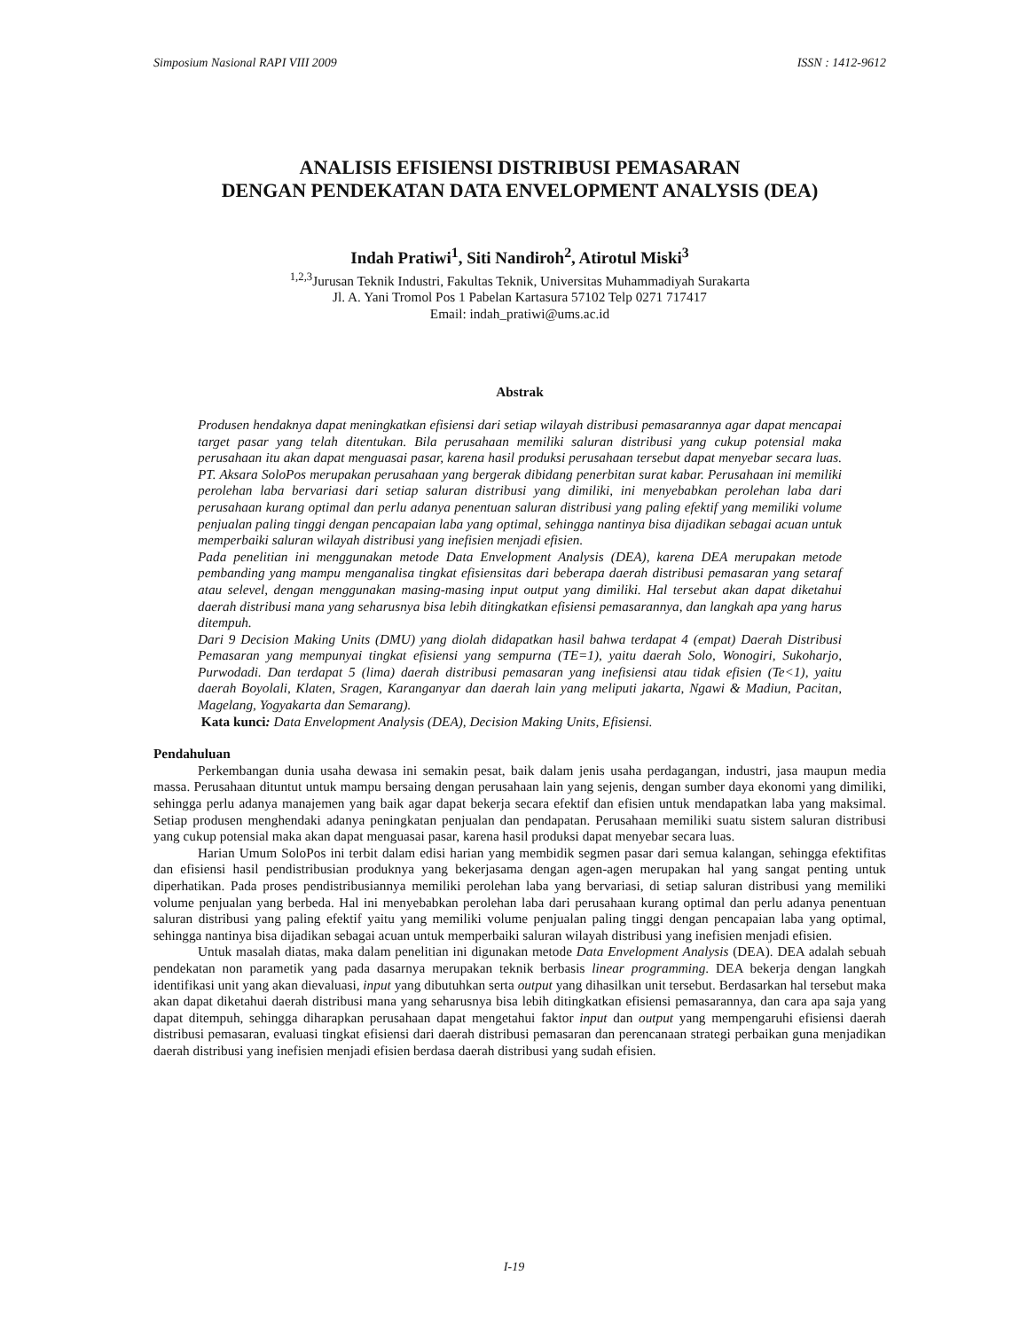Simposium Nasional RAPI VIII 2009 ISSN : 1412-9612
ANALISIS EFISIENSI DISTRIBUSI PEMASARAN
DENGAN PENDEKATAN DATA ENVELOPMENT ANALYSIS (DEA)
Indah Pratiwi<sup>1</sup>, Siti Nandiroh<sup>2</sup>, Atirotul Miski<sup>3</sup>
<sup>1,2,3</sup>Jurusan Teknik Industri, Fakultas Teknik, Universitas Muhammadiyah Surakarta
Jl. A. Yani Tromol Pos 1 Pabelan Kartasura 57102 Telp 0271 717417
Email: indah_pratiwi@ums.ac.id
Abstrak
Produsen hendaknya dapat meningkatkan efisiensi dari setiap wilayah distribusi pemasarannya agar dapat mencapai target pasar yang telah ditentukan. Bila perusahaan memiliki saluran distribusi yang cukup potensial maka perusahaan itu akan dapat menguasai pasar, karena hasil produksi perusahaan tersebut dapat menyebar secara luas. PT. Aksara SoloPos merupakan perusahaan yang bergerak dibidang penerbitan surat kabar. Perusahaan ini memiliki perolehan laba bervariasi dari setiap saluran distribusi yang dimiliki, ini menyebabkan perolehan laba dari perusahaan kurang optimal dan perlu adanya penentuan saluran distribusi yang paling efektif yang memiliki volume penjualan paling tinggi dengan pencapaian laba yang optimal, sehingga nantinya bisa dijadikan sebagai acuan untuk memperbaiki saluran wilayah distribusi yang inefisien menjadi efisien.
Pada penelitian ini menggunakan metode Data Envelopment Analysis (DEA), karena DEA merupakan metode pembanding yang mampu menganalisa tingkat efisiensitas dari beberapa daerah distribusi pemasaran yang setaraf atau selevel, dengan menggunakan masing-masing input output yang dimiliki. Hal tersebut akan dapat diketahui daerah distribusi mana yang seharusnya bisa lebih ditingkatkan efisiensi pemasarannya, dan langkah apa yang harus ditempuh.
Dari 9 Decision Making Units (DMU) yang diolah didapatkan hasil bahwa terdapat 4 (empat) Daerah Distribusi Pemasaran yang mempunyai tingkat efisiensi yang sempurna (TE=1), yaitu daerah Solo, Wonogiri, Sukoharjo, Purwodadi. Dan terdapat 5 (lima) daerah distribusi pemasaran yang inefisiensi atau tidak efisien (Te<1), yaitu daerah Boyolali, Klaten, Sragen, Karanganyar dan daerah lain yang meliputi jakarta, Ngawi & Madiun, Pacitan, Magelang, Yogyakarta dan Semarang).
Kata kunci: Data Envelopment Analysis (DEA), Decision Making Units, Efisiensi.
Pendahuluan
Perkembangan dunia usaha dewasa ini semakin pesat, baik dalam jenis usaha perdagangan, industri, jasa maupun media massa. Perusahaan dituntut untuk mampu bersaing dengan perusahaan lain yang sejenis, dengan sumber daya ekonomi yang dimiliki, sehingga perlu adanya manajemen yang baik agar dapat bekerja secara efektif dan efisien untuk mendapatkan laba yang maksimal. Setiap produsen menghendaki adanya peningkatan penjualan dan pendapatan. Perusahaan memiliki suatu sistem saluran distribusi yang cukup potensial maka akan dapat menguasai pasar, karena hasil produksi dapat menyebar secara luas.
Harian Umum SoloPos ini terbit dalam edisi harian yang membidik segmen pasar dari semua kalangan, sehingga efektifitas dan efisiensi hasil pendistribusian produknya yang bekerjasama dengan agen-agen merupakan hal yang sangat penting untuk diperhatikan. Pada proses pendistribusiannya memiliki perolehan laba yang bervariasi, di setiap saluran distribusi yang memiliki volume penjualan yang berbeda. Hal ini menyebabkan perolehan laba dari perusahaan kurang optimal dan perlu adanya penentuan saluran distribusi yang paling efektif yaitu yang memiliki volume penjualan paling tinggi dengan pencapaian laba yang optimal, sehingga nantinya bisa dijadikan sebagai acuan untuk memperbaiki saluran wilayah distribusi yang inefisien menjadi efisien.
Untuk masalah diatas, maka dalam penelitian ini digunakan metode Data Envelopment Analysis (DEA). DEA adalah sebuah pendekatan non parametik yang pada dasarnya merupakan teknik berbasis linear programming. DEA bekerja dengan langkah identifikasi unit yang akan dievaluasi, input yang dibutuhkan serta output yang dihasilkan unit tersebut. Berdasarkan hal tersebut maka akan dapat diketahui daerah distribusi mana yang seharusnya bisa lebih ditingkatkan efisiensi pemasarannya, dan cara apa saja yang dapat ditempuh, sehingga diharapkan perusahaan dapat mengetahui faktor input dan output yang mempengaruhi efisiensi daerah distribusi pemasaran, evaluasi tingkat efisiensi dari daerah distribusi pemasaran dan perencanaan strategi perbaikan guna menjadikan daerah distribusi yang inefisien menjadi efisien berdasa daerah distribusi yang sudah efisien.
I-19